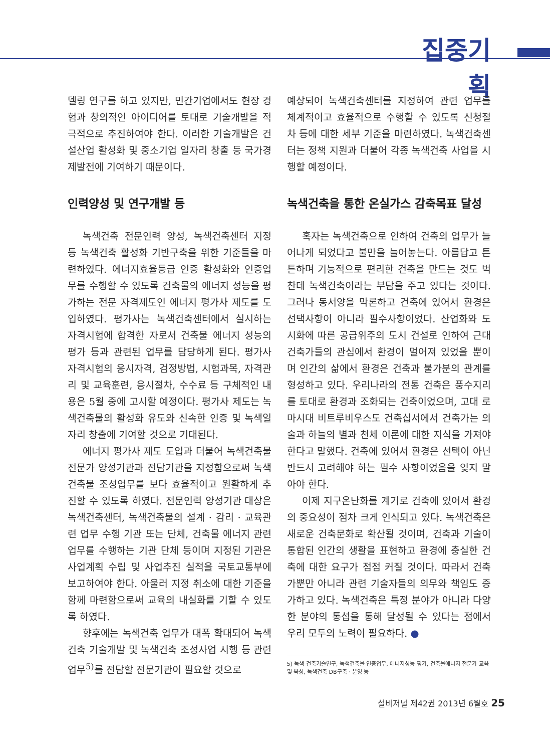집중기획
델링 연구를 하고 있지만, 민간기업에서도 현장 경험과 창의적인 아이디어를 토대로 기술개발을 적극적으로 추진하여야 한다. 이러한 기술개발은 건설산업 활성화 및 중소기업 일자리 창출 등 국가경제발전에 기여하기 때문이다.
인력양성 및 연구개발 등
녹색건축 전문인력 양성, 녹색건축센터 지정 등 녹색건축 활성화 기반구축을 위한 기준들을 마련하였다. 에너지효율등급 인증 활성화와 인증업무를 수행할 수 있도록 건축물의 에너지 성능을 평가하는 전문 자격제도인 에너지 평가사 제도를 도입하였다. 평가사는 녹색건축센터에서 실시하는 자격시험에 합격한 자로서 건축물 에너지 성능의 평가 등과 관련된 업무를 담당하게 된다. 평가사 자격시험의 응시자격, 검정방법, 시험과목, 자격관리 및 교육훈련, 응시절차, 수수료 등 구체적인 내용은 5월 중에 고시할 예정이다. 평가사 제도는 녹색건축물의 활성화 유도와 신속한 인증 및 녹색일자리 창출에 기여할 것으로 기대된다.
에너지 평가사 제도 도입과 더불어 녹색건축물 전문가 양성기관과 전담기관을 지정함으로써 녹색건축물 조성업무를 보다 효율적이고 원활하게 추진할 수 있도록 하였다. 전문인력 양성기관 대상은 녹색건축센터, 녹색건축물의 설계 · 감리 · 교육관련 업무 수행 기관 또는 단체, 건축물 에너지 관련 업무를 수행하는 기관 단체 등이며 지정된 기관은 사업계획 수립 및 사업추진 실적을 국토교통부에 보고하여야 한다. 아울러 지정 취소에 대한 기준을 함께 마련함으로써 교육의 내실화를 기할 수 있도록 하였다.
향후에는 녹색건축 업무가 대폭 확대되어 녹색건축 기술개발 및 녹색건축 조성사업 시행 등 관련 업무<sup>5)</sup>를 전담할 전문기관이 필요할 것으로
예상되어 녹색건축센터를 지정하여 관련 업무를 체계적이고 효율적으로 수행할 수 있도록 신청절차 등에 대한 세부 기준을 마련하였다. 녹색건축센터는 정책 지원과 더불어 각종 녹색건축 사업을 시행할 예정이다.
녹색건축을 통한 온실가스 감축목표 달성
혹자는 녹색건축으로 인하여 건축의 업무가 늘어나게 되었다고 불만을 늘어놓는다. 아름답고 튼튼하며 기능적으로 편리한 건축을 만드는 것도 벅찬데 녹색건축이라는 부담을 주고 있다는 것이다. 그러나 동서양을 막론하고 건축에 있어서 환경은 선택사항이 아니라 필수사항이었다. 산업화와 도시화에 따른 공급위주의 도시 건설로 인하여 근대 건축가들의 관심에서 환경이 멀어져 있었을 뿐이며 인간의 삶에서 환경은 건축과 불가분의 관계를 형성하고 있다. 우리나라의 전통 건축은 풍수지리를 토대로 환경과 조화되는 건축이었으며, 고대 로마시대 비트루비우스도 건축십서에서 건축가는 의술과 하늘의 별과 천체 이론에 대한 지식을 가져야 한다고 말했다. 건축에 있어서 환경은 선택이 아닌 반드시 고려해야 하는 필수 사항이었음을 잊지 말아야 한다.
이제 지구온난화를 계기로 건축에 있어서 환경의 중요성이 점차 크게 인식되고 있다. 녹색건축은 새로운 건축문화로 확산될 것이며, 건축과 기술이 통합된 인간의 생활을 표현하고 환경에 충실한 건축에 대한 요구가 점점 커질 것이다. 따라서 건축가뿐만 아니라 관련 기술자들의 의무와 책임도 증가하고 있다. 녹색건축은 특정 분야가 아니라 다양한 분야의 통섭을 통해 달성될 수 있다는 점에서 우리 모두의 노력이 필요하다. ●
5) 녹색 건축기술연구, 녹색건축물 인증업무, 에너지성능 평가, 건축물에너지 전문가 교육 및 육성, 녹색건축 DB구축 · 운영 등
설비저널 제42권 2013년 6월호 25